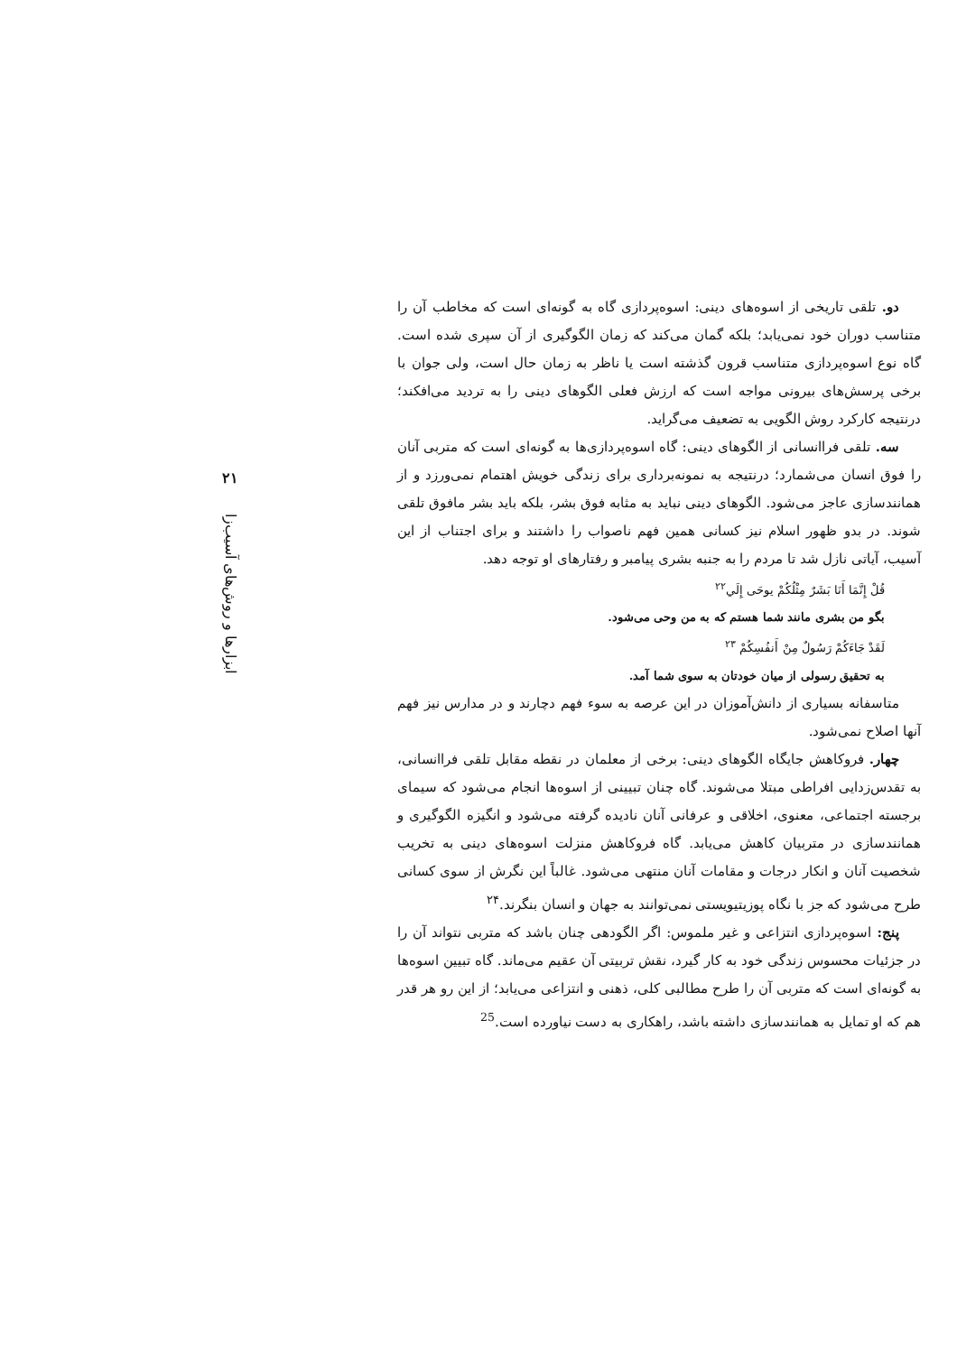دو. تلقی تاریخی از اسوه‌های دینی: اسوه‌پردازی گاه به گونه‌ای است که مخاطب آن را متناسب دوران خود نمی‌یابد؛ بلکه گمان می‌کند که زمان الگوگیری از آن سپری شده است. گاه نوع اسوه‌پردازی متناسب قرون گذشته است یا ناظر به زمان حال است، ولی جوان با برخی پرسش‌های بیرونی مواجه است که ارزش فعلی الگوهای دینی را به تردید می‌افکند؛ درنتیجه کارکرد روش الگویی به تضعیف می‌گراید.
سه. تلقی فراانسانی از الگوهای دینی: گاه اسوه‌پردازی‌ها به گونه‌ای است که متربی آنان را فوق انسان می‌شمارد؛ درنتیجه به نمونه‌برداری برای زندگی خویش اهتمام نمی‌ورزد و از همانندسازی عاجز می‌شود. الگوهای دینی نباید به مثابه فوق بشر، بلکه باید بشر مافوق تلقی شوند. در بدو ظهور اسلام نیز کسانی همین فهم ناصواب را داشتند و برای اجتناب از این آسیب، آیاتی نازل شد تا مردم را به جنبه بشری پیامبر و رفتارهای او توجه دهد.
قُلْ إِنَّمَا أَنَا بَشَرٌ مِثْلُكُمْ يوحَى إِلَي<sup>۲۲</sup>
بگو من بشری مانند شما هستم که به من وحی می‌شود.
لَقَدْ جَاءَكُمْ رَسُولٌ مِنْ أَنفُسِكُمْ <sup>۲۳</sup>
به تحقیق رسولی از میان خودتان به سوی شما آمد.
متاسفانه بسیاری از دانش‌آموزان در این عرصه به سوء فهم دچارند و در مدارس نیز فهم آنها اصلاح نمی‌شود.
چهار. فروکاهش جایگاه الگوهای دینی: برخی از معلمان در نقطه مقابل تلقی فراانسانی، به تقدس‌زدایی افراطی مبتلا می‌شوند. گاه چنان تبیینی از اسوه‌ها انجام می‌شود که سیمای برجسته اجتماعی، معنوی، اخلاقی و عرفانی آنان نادیده گرفته می‌شود و انگیزه الگوگیری و همانندسازی در متربیان کاهش می‌یابد. گاه فروکاهش منزلت اسوه‌های دینی به تخریب شخصیت آنان و انکار درجات و مقامات آنان منتهی می‌شود. غالباً این نگرش از سوی کسانی طرح می‌شود که جز با نگاه پوزیتیویستی نمی‌توانند به جهان و انسان بنگرند.<sup>۲۴</sup>
پنج: اسوه‌پردازی انتزاعی و غیر ملموس: اگر الگودهی چنان باشد که متربی نتواند آن را در جزئیات محسوس زندگی خود به کار گیرد، نقش تربیتی آن عقیم می‌ماند. گاه تبیین اسوه‌ها به گونه‌ای است که متربی آن را طرح مطالبی کلی، ذهنی و انتزاعی می‌یابد؛ از این رو هر قدر هم که او تمایل به همانندسازی داشته باشد، راهکاری به دست نیاورده است.<sup>25</sup>
۲۱
ابزارها و روش‌های آسیب‌زا